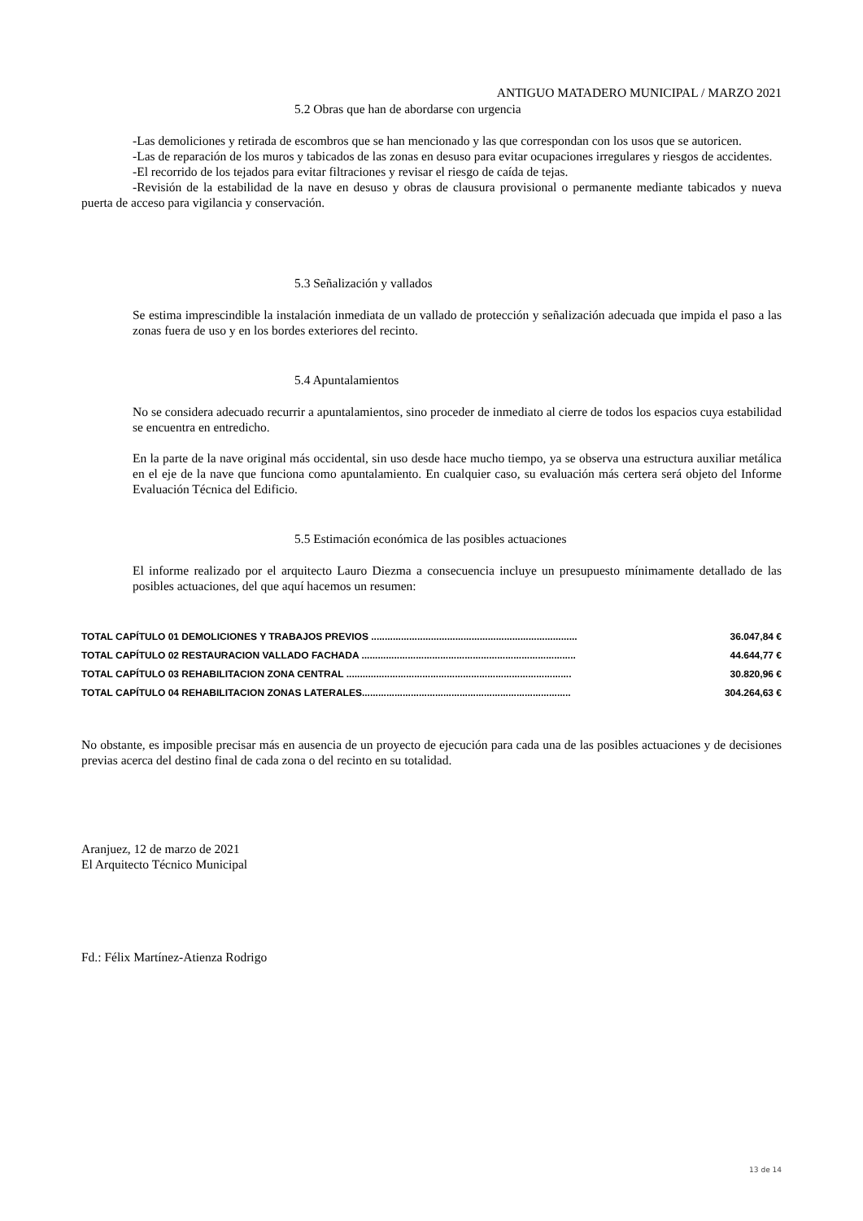ANTIGUO MATADERO MUNICIPAL / MARZO 2021
5.2 Obras que han de abordarse con urgencia
-Las demoliciones y retirada de escombros que se han mencionado y las que correspondan con los usos que se autoricen.
-Las de reparación de los muros y tabicados de las zonas en desuso para evitar ocupaciones irregulares y riesgos de accidentes.
-El recorrido de los tejados para evitar filtraciones y revisar el riesgo de caída de tejas.
-Revisión de la estabilidad de la nave en desuso y obras de clausura provisional o permanente mediante tabicados y nueva puerta de acceso para vigilancia y conservación.
5.3 Señalización y vallados
Se estima imprescindible la instalación inmediata de un vallado de protección y señalización adecuada que impida el paso a las zonas fuera de uso y en los bordes exteriores del recinto.
5.4 Apuntalamientos
No se considera adecuado recurrir a apuntalamientos, sino proceder de inmediato al cierre de todos los espacios cuya estabilidad se encuentra en entredicho.
En la parte de la nave original más occidental, sin uso desde hace mucho tiempo, ya se observa una estructura auxiliar metálica en el eje de la nave que funciona como apuntalamiento. En cualquier caso, su evaluación más certera será objeto del Informe Evaluación Técnica del Edificio.
5.5 Estimación económica de las posibles actuaciones
El informe realizado por el arquitecto Lauro Diezma a consecuencia incluye un presupuesto mínimamente detallado de las posibles actuaciones, del que aquí hacemos un resumen:
| TOTAL CAPÍTULO 01 DEMOLICIONES Y TRABAJOS PREVIOS ............................................................................ | 36.047,84 € |
| TOTAL CAPÍTULO 02 RESTAURACION VALLADO FACHADA ............................................................................... | 44.644,77 € |
| TOTAL CAPÍTULO 03 REHABILITACION ZONA CENTRAL ................................................................................... | 30.820,96 € |
| TOTAL CAPÍTULO 04 REHABILITACION ZONAS LATERALES............................................................................. | 304.264,63 € |
No obstante, es imposible precisar más en ausencia de un proyecto de ejecución para cada una de las posibles actuaciones y de decisiones previas acerca del destino final de cada zona o del recinto en su totalidad.
Aranjuez, 12 de marzo de 2021
El Arquitecto Técnico Municipal
Fd.: Félix Martínez-Atienza Rodrigo
13 de 14